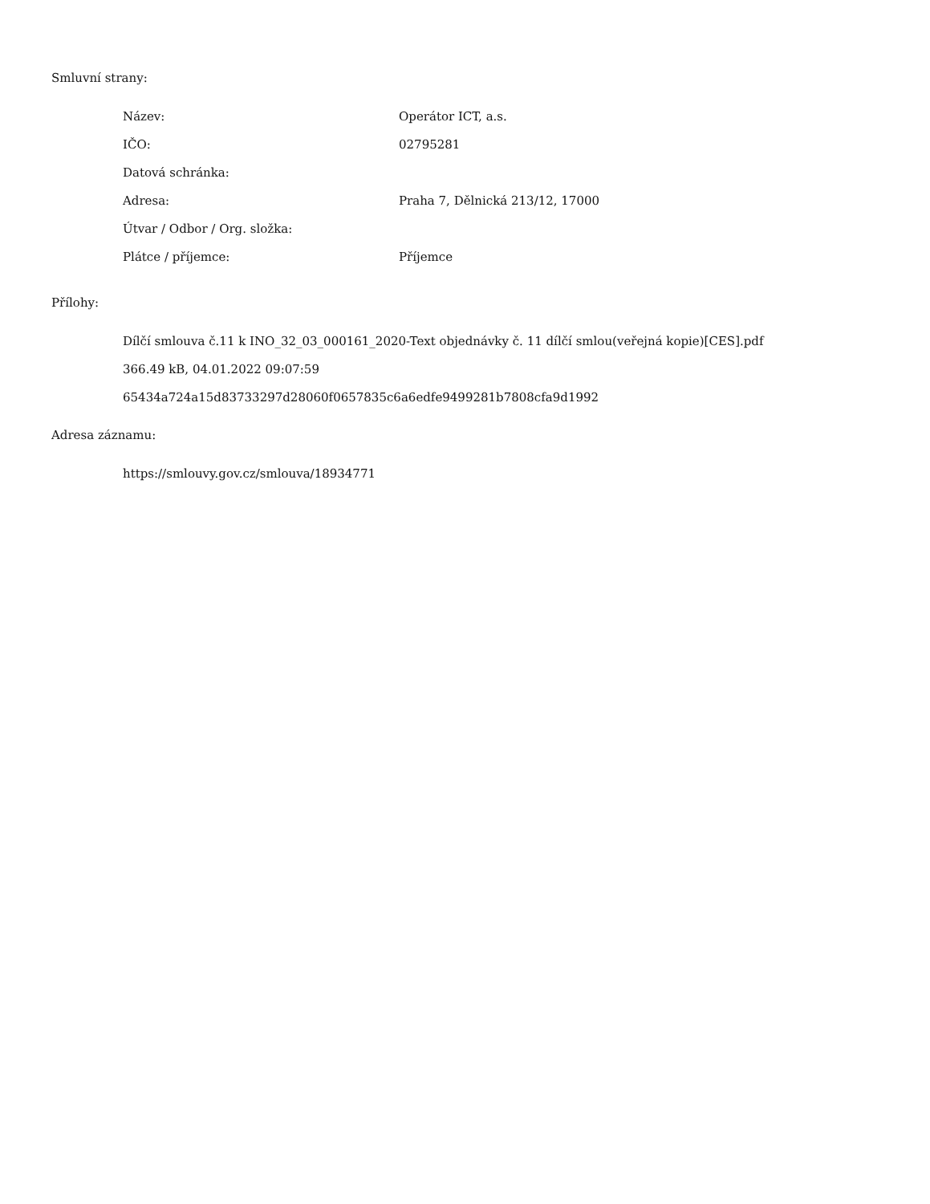Smluvní strany:
| Název: | Operátor ICT, a.s. |
| IČO: | 02795281 |
| Datová schránka: | |
| Adresa: | Praha 7, Dělnická 213/12, 17000 |
| Útvar / Odbor / Org. složka: | |
| Plátce / příjemce: | Příjemce |
Přílohy:
Dílčí smlouva č.11 k INO_32_03_000161_2020-Text objednávky č. 11 dílčí smlou(veřejná kopie)[CES].pdf
366.49 kB, 04.01.2022 09:07:59
65434a724a15d83733297d28060f0657835c6a6edfe9499281b7808cfa9d1992
Adresa záznamu:
https://smlouvy.gov.cz/smlouva/18934771